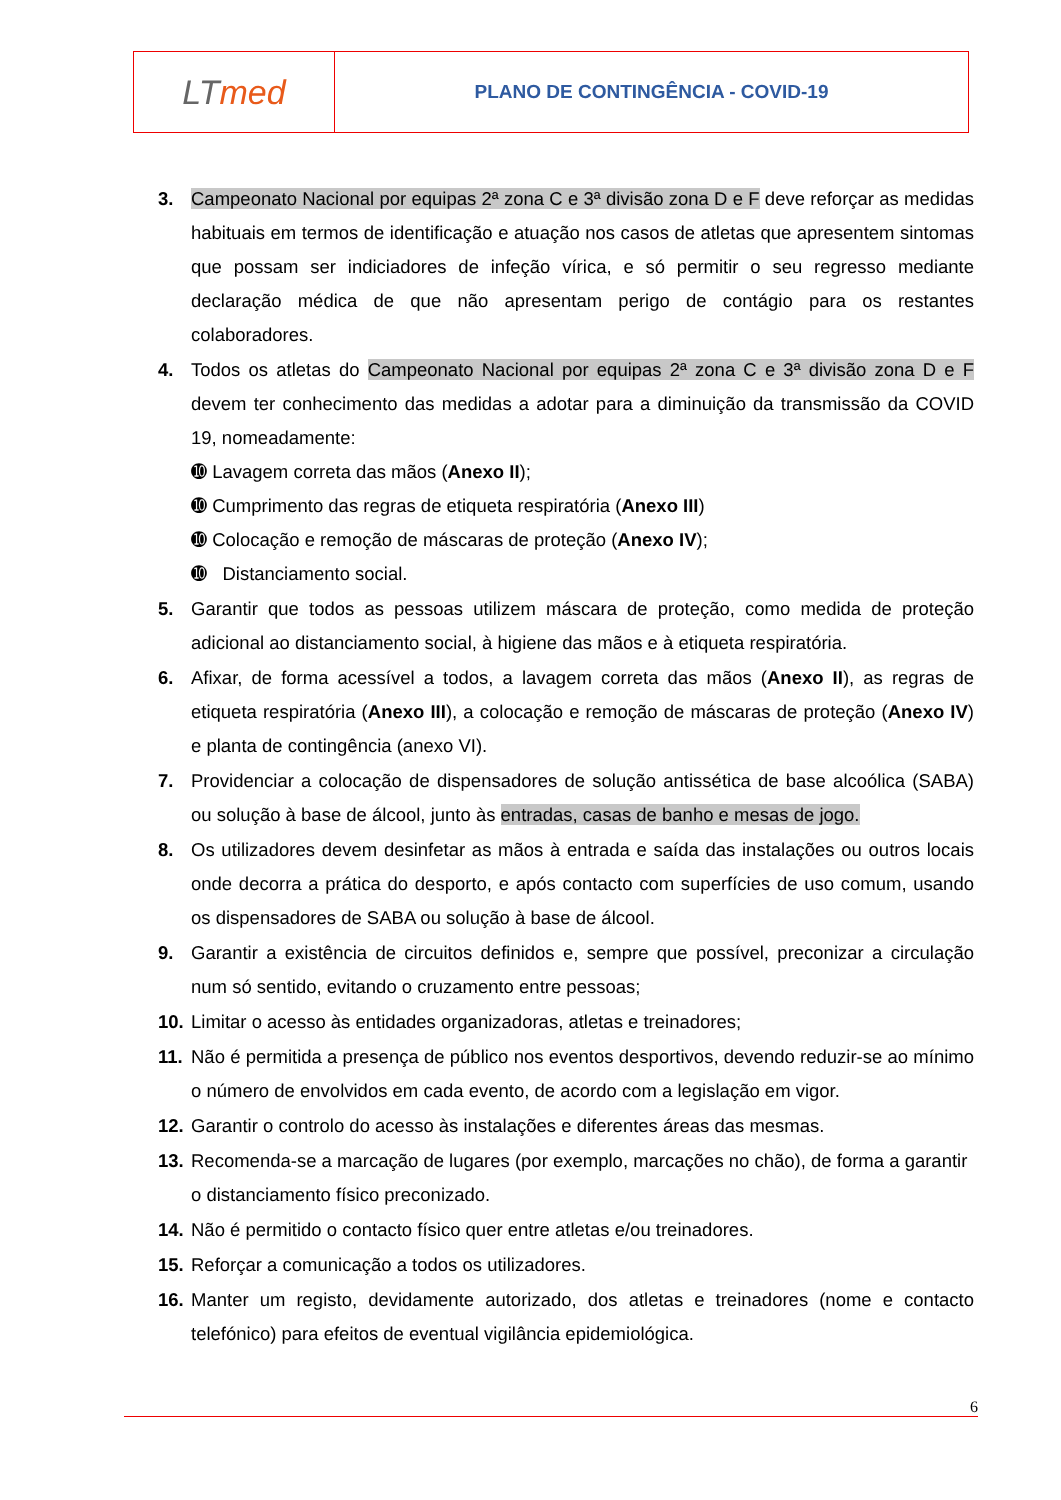LT med
PLANO DE CONTINGÊNCIA - COVID-19
3. Campeonato Nacional por equipas 2ª zona C e 3ª divisão zona D e F deve reforçar as medidas habituais em termos de identificação e atuação nos casos de atletas que apresentem sintomas que possam ser indiciadores de infeção vírica, e só permitir o seu regresso mediante declaração médica de que não apresentam perigo de contágio para os restantes colaboradores.
4. Todos os atletas do Campeonato Nacional por equipas 2ª zona C e 3ª divisão zona D e F devem ter conhecimento das medidas a adotar para a diminuição da transmissão da COVID 19, nomeadamente:
➓ Lavagem correta das mãos (Anexo II);
➓ Cumprimento das regras de etiqueta respiratória (Anexo III)
➓ Colocação e remoção de máscaras de proteção (Anexo IV);
➓ Distanciamento social.
5. Garantir que todos as pessoas utilizem máscara de proteção, como medida de proteção adicional ao distanciamento social, à higiene das mãos e à etiqueta respiratória.
6. Afixar, de forma acessível a todos, a lavagem correta das mãos (Anexo II), as regras de etiqueta respiratória (Anexo III), a colocação e remoção de máscaras de proteção (Anexo IV) e planta de contingência (anexo VI).
7. Providenciar a colocação de dispensadores de solução antissética de base alcoólica (SABA) ou solução à base de álcool, junto às entradas, casas de banho e mesas de jogo.
8. Os utilizadores devem desinfetar as mãos à entrada e saída das instalações ou outros locais onde decorra a prática do desporto, e após contacto com superfícies de uso comum, usando os dispensadores de SABA ou solução à base de álcool.
9. Garantir a existência de circuitos definidos e, sempre que possível, preconizar a circulação num só sentido, evitando o cruzamento entre pessoas;
10.
Limitar o acesso às entidades organizadoras, atletas e treinadores;
11.
Não é permitida a presença de público nos eventos desportivos, devendo reduzir-se ao mínimo o número de envolvidos em cada evento, de acordo com a legislação em vigor.
12.
Garantir o controlo do acesso às instalações e diferentes áreas das mesmas.
13.
Recomenda-se a marcação de lugares (por exemplo, marcações no chão), de forma a garantir o distanciamento físico preconizado.
14.
Não é permitido o contacto físico quer entre atletas e/ou treinadores.
15.
Reforçar a comunicação a todos os utilizadores.
16.
Manter um registo, devidamente autorizado, dos atletas e treinadores (nome e contacto telefónico) para efeitos de eventual vigilância epidemiológica.
6